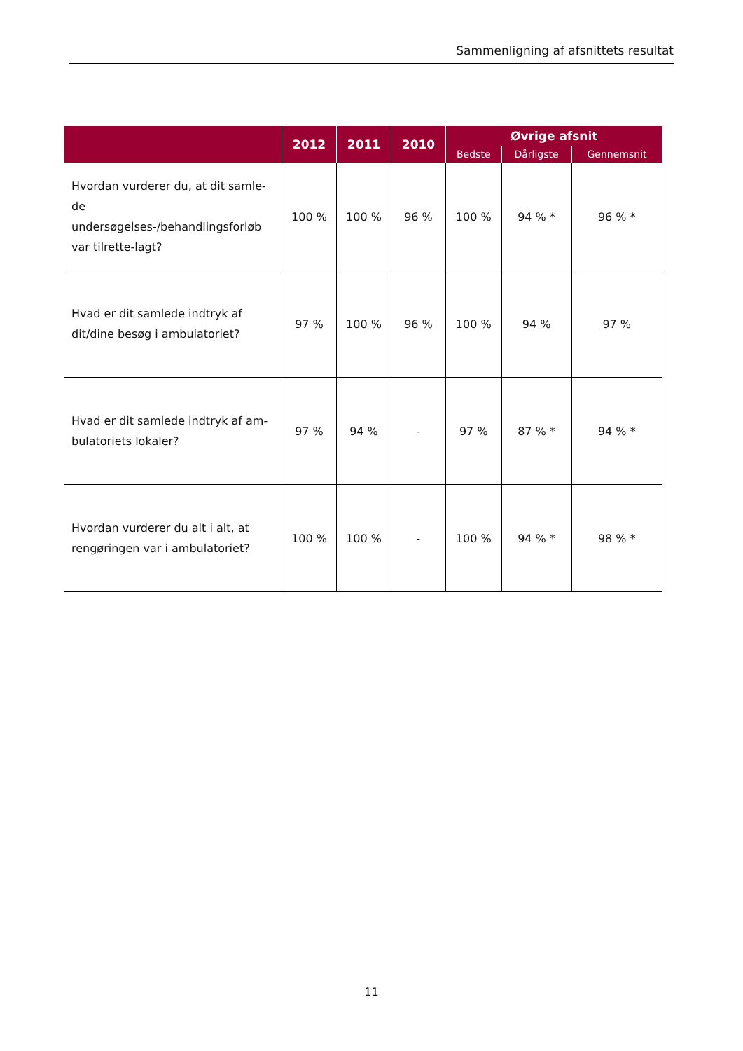Sammenligning af afsnittets resultat
| | 2012 | 2011 | 2010 | Øvrige afsnit | | |
| --- | --- | --- | --- | --- | --- | --- |
| | | | | Bedste | Dårligste | Gennemsnit |
| Hvordan vurderer du, at dit samle-de undersøgelses-/behandlingsforløb var tilrette-lagt? | 100 % | 100 % | 96 % | 100 % | 94 % * | 96 % * |
| Hvad er dit samlede indtryk af dit/dine besøg i ambulatoriet? | 97 % | 100 % | 96 % | 100 % | 94 % | 97 % |
| Hvad er dit samlede indtryk af am-bulatoriets lokaler? | 97 % | 94 % | - | 97 % | 87 % * | 94 % * |
| Hvordan vurderer du alt i alt, at rengøringen var i ambulatoriet? | 100 % | 100 % | - | 100 % | 94 % * | 98 % * |
11